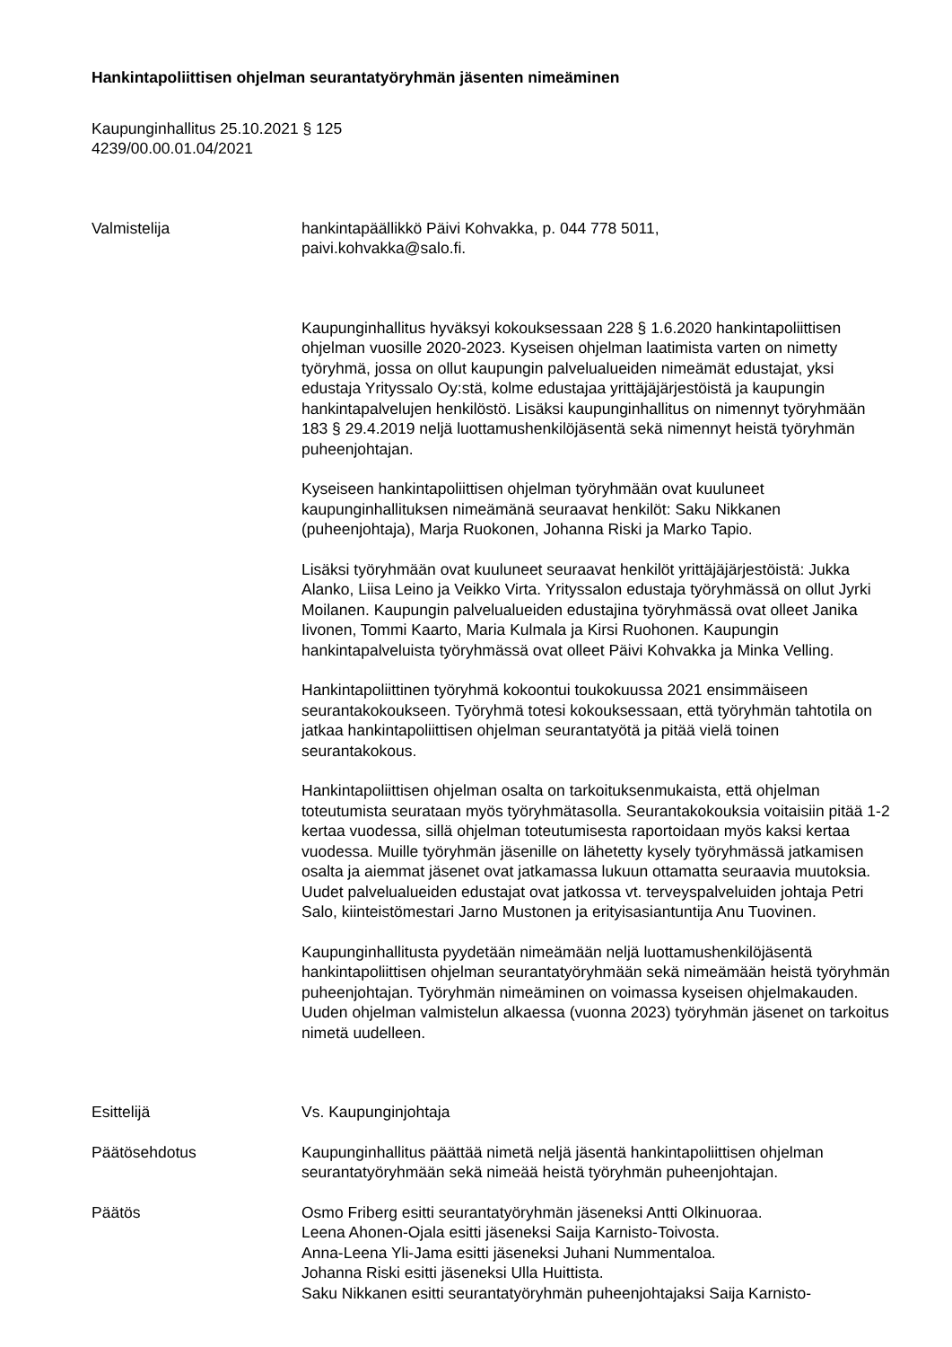Hankintapoliittisen ohjelman seurantatyöryhmän jäsenten nimeäminen
Kaupunginhallitus 25.10.2021 § 125
4239/00.00.01.04/2021
Valmistelija hankintapäällikkö Päivi Kohvakka, p. 044 778 5011,
paivi.kohvakka@salo.fi.
Kaupunginhallitus hyväksyi kokouksessaan 228 § 1.6.2020 hankintapoliittisen ohjelman vuosille 2020-2023. Kyseisen ohjelman laatimista varten on nimetty työryhmä, jossa on ollut kaupungin palvelualueiden nimeämät edustajat, yksi edustaja Yrityssalo Oy:stä, kolme edustajaa yrittäjäjärjestöistä ja kaupungin hankintapalvelujen henkilöstö. Lisäksi kaupunginhallitus on nimennyt työryhmään 183 § 29.4.2019 neljä luottamushenkilöjäsentä sekä nimennyt heistä työryhmän puheenjohtajan.
Kyseiseen hankintapoliittisen ohjelman työryhmään ovat kuuluneet kaupunginhallituksen nimeämänä seuraavat henkilöt: Saku Nikkanen (puheenjohtaja), Marja Ruokonen, Johanna Riski ja Marko Tapio.
Lisäksi työryhmään ovat kuuluneet seuraavat henkilöt yrittäjäjärjestöistä: Jukka Alanko, Liisa Leino ja Veikko Virta. Yrityssalon edustaja työryhmässä on ollut Jyrki Moilanen. Kaupungin palvelualueiden edustajina työryhmässä ovat olleet Janika Iivonen, Tommi Kaarto, Maria Kulmala ja Kirsi Ruohonen. Kaupungin hankintapalveluista työryhmässä ovat olleet Päivi Kohvakka ja Minka Velling.
Hankintapoliittinen työryhmä kokoontui toukokuussa 2021 ensimmäiseen seurantakokoukseen. Työryhmä totesi kokouksessaan, että työryhmän tahtotila on jatkaa hankintapoliittisen ohjelman seurantatyötä ja pitää vielä toinen seurantakokous.
Hankintapoliittisen ohjelman osalta on tarkoituksenmukaista, että ohjelman toteutumista seurataan myös työryhmätasolla. Seurantakokouksia voitaisiin pitää 1-2 kertaa vuodessa, sillä ohjelman toteutumisesta raportoidaan myös kaksi kertaa vuodessa. Muille työryhmän jäsenille on lähetetty kysely työryhmässä jatkamisen osalta ja aiemmat jäsenet ovat jatkamassa lukuun ottamatta seuraavia muutoksia. Uudet palvelualueiden edustajat ovat jatkossa vt. terveyspalveluiden johtaja Petri Salo, kiinteistömestari Jarno Mustonen ja erityisasiantuntija Anu Tuovinen.
Kaupunginhallitusta pyydetään nimeämään neljä luottamushenkilöjäsentä hankintapoliittisen ohjelman seurantatyöryhmään sekä nimeämään heistä työryhmän puheenjohtajan. Työryhmän nimeäminen on voimassa kyseisen ohjelmakauden. Uuden ohjelman valmistelun alkaessa (vuonna 2023) työryhmän jäsenet on tarkoitus nimetä uudelleen.
Esittelijä Vs. Kaupunginjohtaja
Päätösehdotus Kaupunginhallitus päättää nimetä neljä jäsentä hankintapoliittisen ohjelman seurantatyöryhmään sekä nimeää heistä työryhmän puheenjohtajan.
Päätös Osmo Friberg esitti seurantatyöryhmän jäseneksi Antti Olkinuoraa.
Leena Ahonen-Ojala esitti jäseneksi Saija Karnisto-Toivosta.
Anna-Leena Yli-Jama esitti jäseneksi Juhani Nummentaloa.
Johanna Riski esitti jäseneksi Ulla Huittista.
Saku Nikkanen esitti seurantatyöryhmän puheenjohtajaksi Saija Karnisto-